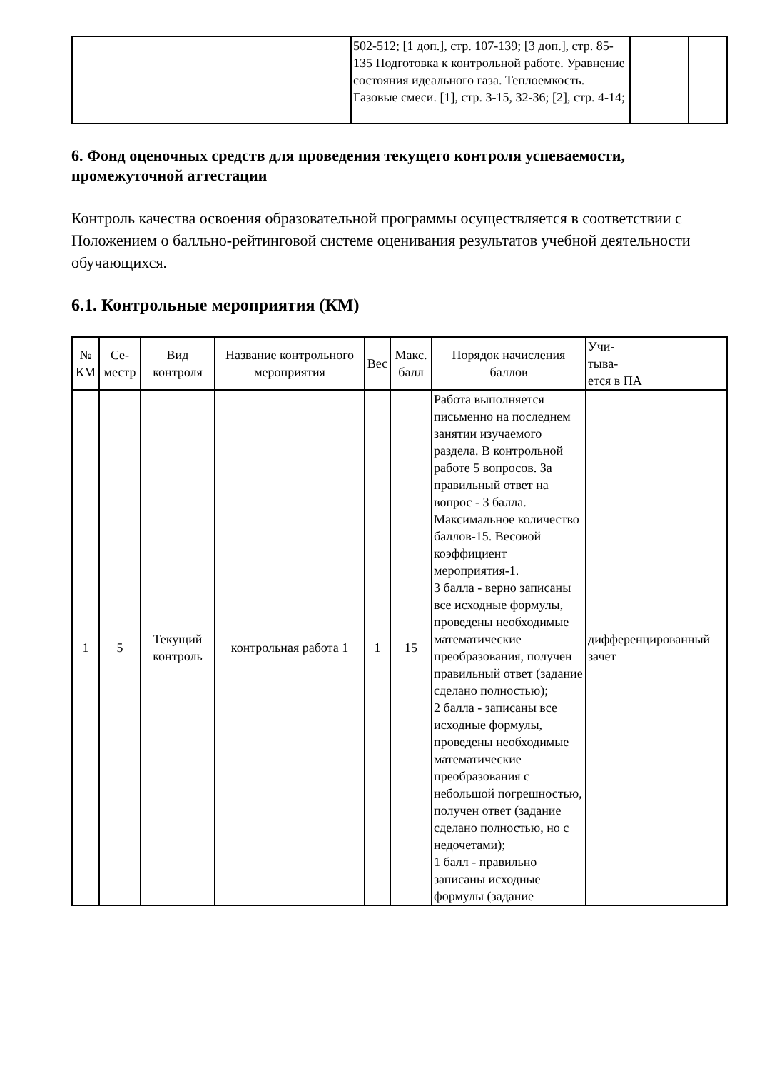| | 502-512; [1 доп.], стр. 107-139; [3 доп.], стр. 85-135 Подготовка к контрольной работе. Уравнение состояния идеального газа. Теплоемкость. Газовые смеси. [1], стр. 3-15, 32-36; [2], стр. 4-14; | | |
6. Фонд оценочных средств для проведения текущего контроля успеваемости, промежуточной аттестации
Контроль качества освоения образовательной программы осуществляется в соответствии с Положением о балльно-рейтинговой системе оценивания результатов учебной деятельности обучающихся.
6.1. Контрольные мероприятия (КМ)
| № КМ | Се-местр | Вид контроля | Название контрольного мероприятия | Вес | Макс. балл | Порядок начисления баллов | Учи- тыва- ется в ПА |
| --- | --- | --- | --- | --- | --- | --- | --- |
| 1 | 5 | Текущий контроль | контрольная работа 1 | 1 | 15 | Работа выполняется письменно на последнем занятии изучаемого раздела. В контрольной работе 5 вопросов. За правильный ответ на вопрос - 3 балла. Максимальное количество баллов-15. Весовой коэффициент мероприятия-1. 3 балла - верно записаны все исходные формулы, проведены необходимые математические преобразования, получен правильный ответ (задание сделано полностью); 2 балла - записаны все исходные формулы, проведены необходимые математические преобразования с небольшой погрешностью, получен ответ (задание сделано полностью, но с недочетами); 1 балл - правильно записаны исходные формулы (задание | дифференцированный зачет |